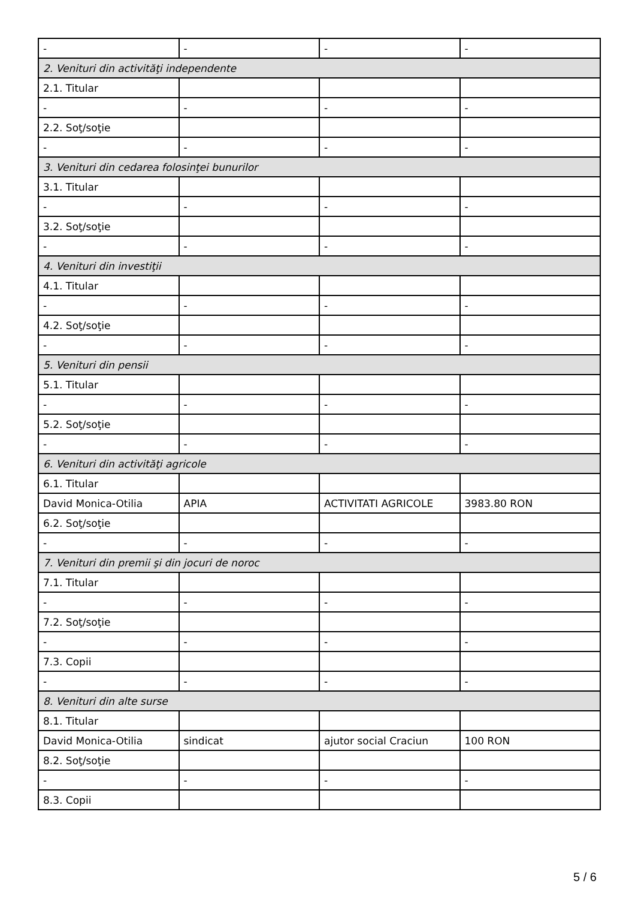| - | - | - | - |
| 2. Venituri din activităţi independente | | | |
| 2.1. Titular | | | |
| - | - | - | - |
| 2.2. Soţ/soţie | | | |
| - | - | - | - |
| 3. Venituri din cedarea folosinţei bunurilor | | | |
| 3.1. Titular | | | |
| - | - | - | - |
| 3.2. Soţ/soţie | | | |
| - | - | - | - |
| 4. Venituri din investiţii | | | |
| 4.1. Titular | | | |
| - | - | - | - |
| 4.2. Soţ/soţie | | | |
| - | - | - | - |
| 5. Venituri din pensii | | | |
| 5.1. Titular | | | |
| - | - | - | - |
| 5.2. Soţ/soţie | | | |
| - | - | - | - |
| 6. Venituri din activităţi agricole | | | |
| 6.1. Titular | | | |
| David Monica-Otilia | APIA | ACTIVITATI AGRICOLE | 3983.80 RON |
| 6.2. Soţ/soţie | | | |
| - | - | - | - |
| 7. Venituri din premii şi din jocuri de noroc | | | |
| 7.1. Titular | | | |
| - | - | - | - |
| 7.2. Soţ/soţie | | | |
| - | - | - | - |
| 7.3. Copii | | | |
| - | - | - | - |
| 8. Venituri din alte surse | | | |
| 8.1. Titular | | | |
| David Monica-Otilia | sindicat | ajutor social Craciun | 100 RON |
| 8.2. Soţ/soţie | | | |
| - | - | - | - |
| 8.3. Copii | | | |
5 / 6